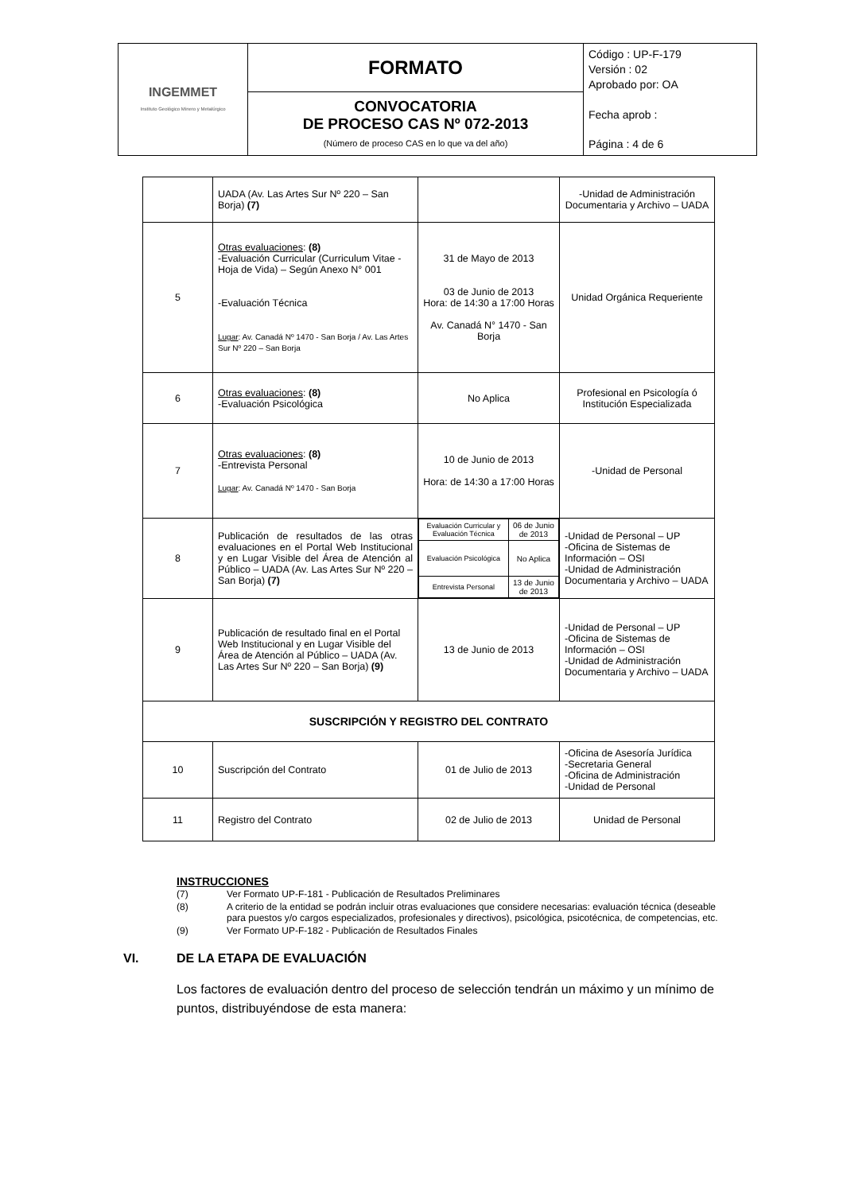| INGEMMET Instituto Geológico Minero y Metalúrgico | FORMATO | Código : UP-F-179 Versión : 02 Aprobado por: OA Fecha aprob : Página : 4 de 6 |
| | CONVOCATORIA DE PROCESO CAS Nº 072-2013 (Número de proceso CAS en lo que va del año) | |
| | UADA (Av. Las Artes Sur Nº 220 – San Borja) (7) | | -Unidad de Administración Documentaria y Archivo – UADA |
| 5 | Otras evaluaciones : (8) -Evaluación Curricular (Curriculum Vitae - Hoja de Vida) – Según Anexo N° 001 -Evaluación Técnica Lugar : Av. Canadá Nº 1470 - San Borja / Av. Las Artes Sur Nº 220 – San Borja | 31 de Mayo de 2013 03 de Junio de 2013 Hora: de 14:30 a 17:00 Horas Av. Canadá N° 1470 - San Borja | Unidad Orgánica Requeriente |
| 6 | Otras evaluaciones : (8) -Evaluación Psicológica | No Aplica | Profesional en Psicología ó Institución Especializada |
| 7 | Otras evaluaciones : (8) -Entrevista Personal Lugar : Av. Canadá Nº 1470 - San Borja | 10 de Junio de 2013 Hora: de 14:30 a 17:00 Horas | -Unidad de Personal |
| 8 | Publicación de resultados de las otras evaluaciones en el Portal Web Institucional y en Lugar Visible del Área de Atención al Público – UADA (Av. Las Artes Sur Nº 220 – San Borja) (7) | / Evaluación Curricular y Evaluación Técnica / 06 de Junio de 2013 / / Evaluación Psicológica / No Aplica / / Entrevista Personal / 13 de Junio de 2013 / | -Unidad de Personal – UP -Oficina de Sistemas de Información – OSI -Unidad de Administración Documentaria y Archivo – UADA |
| 9 | Publicación de resultado final en el Portal Web Institucional y en Lugar Visible del Área de Atención al Público – UADA (Av. Las Artes Sur Nº 220 – San Borja) (9) | 13 de Junio de 2013 | -Unidad de Personal – UP -Oficina de Sistemas de Información – OSI -Unidad de Administración Documentaria y Archivo – UADA |
| SUSCRIPCIÓN Y REGISTRO DEL CONTRATO | | | |
| 10 | Suscripción del Contrato | 01 de Julio de 2013 | -Oficina de Asesoría Jurídica -Secretaria General -Oficina de Administración -Unidad de Personal |
| 11 | Registro del Contrato | 02 de Julio de 2013 | Unidad de Personal |
INSTRUCCIONES
| (7) | Ver Formato UP-F-181 - Publicación de Resultados Preliminares |
| (8) | A criterio de la entidad se podrán incluir otras evaluaciones que considere necesarias: evaluación técnica (deseable para puestos y/o cargos especializados, profesionales y directivos), psicológica, psicotécnica, de competencias, etc. |
| (9) | Ver Formato UP-F-182 - Publicación de Resultados Finales |
VI. DE LA ETAPA DE EVALUACIÓN
Los factores de evaluación dentro del proceso de selección tendrán un máximo y un mínimo de puntos, distribuyéndose de esta manera: